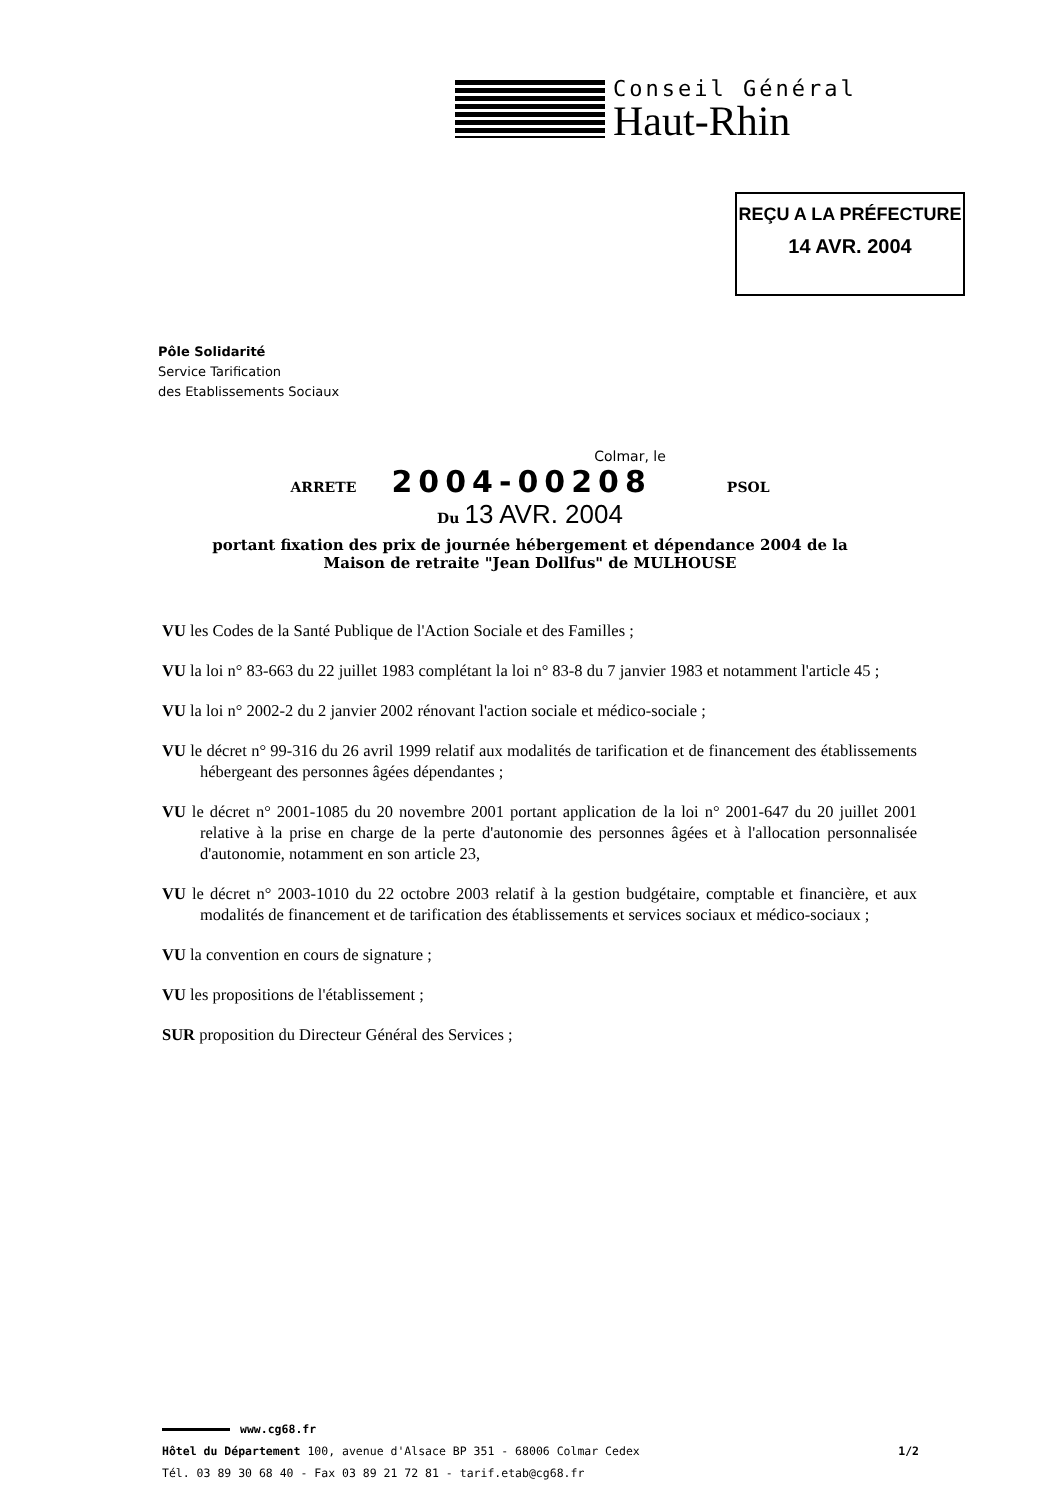Conseil Général
Haut-Rhin
REÇU A LA PRÉFECTURE
14 AVR. 2004
Pôle Solidarité
Service Tarification
des Etablissements Sociaux
Colmar, le
ARRETE 2004-00208 PSOL
Du 13 AVR. 2004
portant fixation des prix de journée hébergement et dépendance 2004 de la
Maison de retraite "Jean Dollfus" de MULHOUSE
VU les Codes de la Santé Publique de l'Action Sociale et des Familles ;
VU la loi n° 83-663 du 22 juillet 1983 complétant la loi n° 83-8 du 7 janvier 1983 et notamment l'article 45 ;
VU la loi n° 2002-2 du 2 janvier 2002 rénovant l'action sociale et médico-sociale ;
VU le décret n° 99-316 du 26 avril 1999 relatif aux modalités de tarification et de financement des établissements hébergeant des personnes âgées dépendantes ;
VU le décret n° 2001-1085 du 20 novembre 2001 portant application de la loi n° 2001-647 du 20 juillet 2001 relative à la prise en charge de la perte d'autonomie des personnes âgées et à l'allocation personnalisée d'autonomie, notamment en son article 23,
VU le décret n° 2003-1010 du 22 octobre 2003 relatif à la gestion budgétaire, comptable et financière, et aux modalités de financement et de tarification des établissements et services sociaux et médico-sociaux ;
VU la convention en cours de signature ;
VU les propositions de l'établissement ;
SUR proposition du Directeur Général des Services ;
www.cg68.fr
Hôtel du Département 100, avenue d'Alsace BP 351 - 68006 Colmar Cedex 1/2
Tél. 03 89 30 68 40 - Fax 03 89 21 72 81 - tarif.etab@cg68.fr